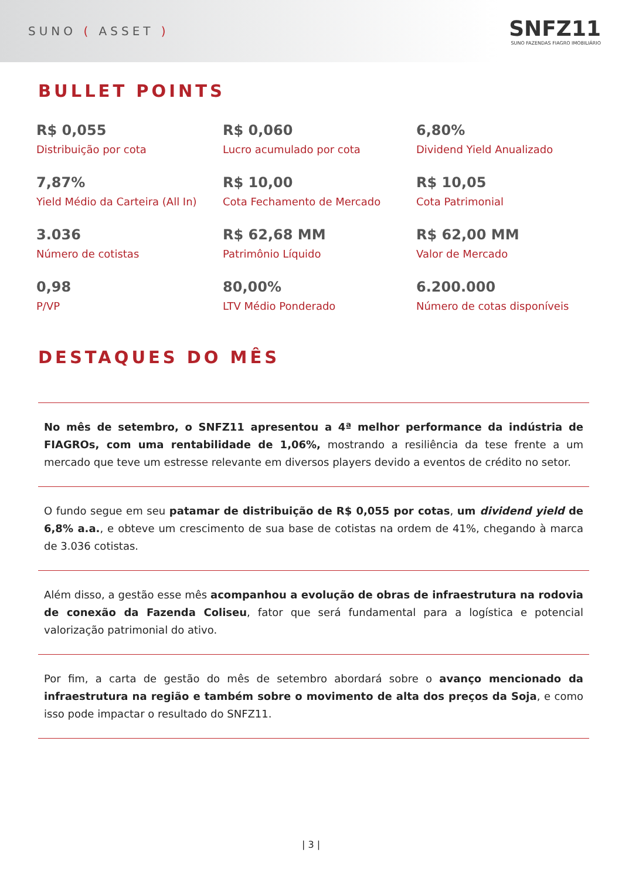SUNO ( ASSET )
SNFZ11
SUNO FAZENDAS FIAGRO IMOBILIÁRIO
BULLET POINTS
R$ 0,055
Distribuição por cota
R$ 0,060
Lucro acumulado por cota
6,80%
Dividend Yield Anualizado
7,87%
Yield Médio da Carteira (All In)
R$ 10,00
Cota Fechamento de Mercado
R$ 10,05
Cota Patrimonial
3.036
Número de cotistas
R$ 62,68 MM
Patrimônio Líquido
R$ 62,00 MM
Valor de Mercado
0,98
P/VP
80,00%
LTV Médio Ponderado
6.200.000
Número de cotas disponíveis
DESTAQUES DO MÊS
No mês de setembro, o SNFZ11 apresentou a 4ª melhor performance da indústria de FIAGROs, com uma rentabilidade de 1,06%, mostrando a resiliência da tese frente a um mercado que teve um estresse relevante em diversos players devido a eventos de crédito no setor.
O fundo segue em seu patamar de distribuição de R$ 0,055 por cotas, um dividend yield de 6,8% a.a., e obteve um crescimento de sua base de cotistas na ordem de 41%, chegando à marca de 3.036 cotistas.
Além disso, a gestão esse mês acompanhou a evolução de obras de infraestrutura na rodovia de conexão da Fazenda Coliseu, fator que será fundamental para a logística e potencial valorização patrimonial do ativo.
Por fim, a carta de gestão do mês de setembro abordará sobre o avanço mencionado da infraestrutura na região e também sobre o movimento de alta dos preços da Soja, e como isso pode impactar o resultado do SNFZ11.
| 3 |